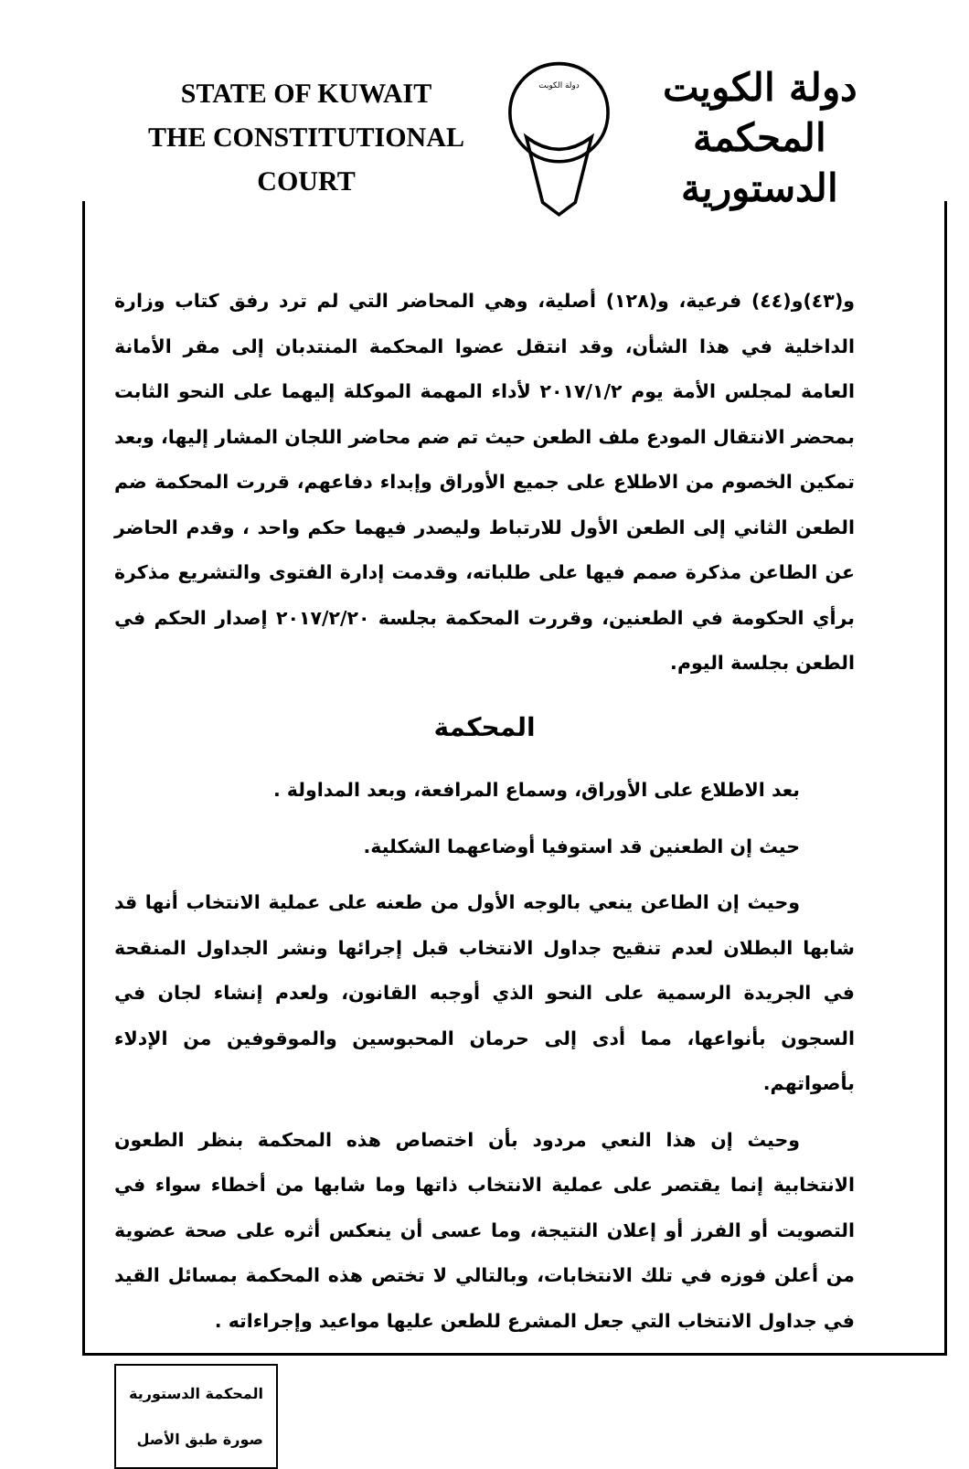STATE OF KUWAIT
THE CONSTITUTIONAL COURT
دولة الكويت
دولة الكويت
المحكمة الدستورية
و(٤٣)و(٤٤) فرعية، و(١٢٨) أصلية، وهي المحاضر التي لم ترد رفق كتاب وزارة الداخلية في هذا الشأن، وقد انتقل عضوا المحكمة المنتدبان إلى مقر الأمانة العامة لمجلس الأمة يوم ٢٠١٧/١/٢ لأداء المهمة الموكلة إليهما على النحو الثابت بمحضر الانتقال المودع ملف الطعن حيث تم ضم محاضر اللجان المشار إليها، وبعد تمكين الخصوم من الاطلاع على جميع الأوراق وإبداء دفاعهم، قررت المحكمة ضم الطعن الثاني إلى الطعن الأول للارتباط وليصدر فيهما حكم واحد ، وقدم الحاضر عن الطاعن مذكرة صمم فيها على طلباته، وقدمت إدارة الفتوى والتشريع مذكرة برأي الحكومة في الطعنين، وقررت المحكمة بجلسة ٢٠١٧/٢/٢٠ إصدار الحكم في الطعن بجلسة اليوم.
المحكمة
بعد الاطلاع على الأوراق، وسماع المرافعة، وبعد المداولة .
حيث إن الطعنين قد استوفيا أوضاعهما الشكلية.
وحيث إن الطاعن ينعي بالوجه الأول من طعنه على عملية الانتخاب أنها قد شابها البطلان لعدم تنقيح جداول الانتخاب قبل إجرائها ونشر الجداول المنقحة في الجريدة الرسمية على النحو الذي أوجبه القانون، ولعدم إنشاء لجان في السجون بأنواعها، مما أدى إلى حرمان المحبوسين والموقوفين من الإدلاء بأصواتهم.
وحيث إن هذا النعي مردود بأن اختصاص هذه المحكمة بنظر الطعون الانتخابية إنما يقتصر على عملية الانتخاب ذاتها وما شابها من أخطاء سواء في التصويت أو الفرز أو إعلان النتيجة، وما عسى أن ينعكس أثره على صحة عضوية من أعلن فوزه في تلك الانتخابات، وبالتالي لا تختص هذه المحكمة بمسائل القيد في جداول الانتخاب التي جعل المشرع للطعن عليها مواعيد وإجراءاته .
المحكمة الدستورية
صورة طبق الأصل